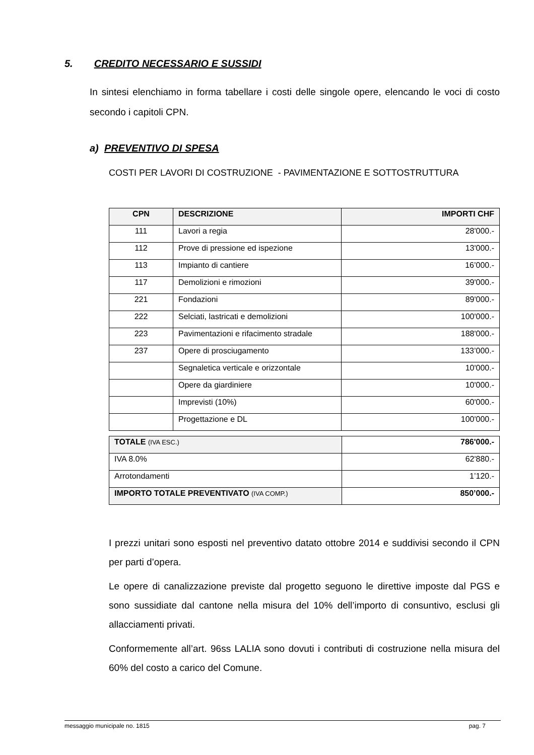5. CREDITO NECESSARIO E SUSSIDI
In sintesi elenchiamo in forma tabellare i costi delle singole opere, elencando le voci di costo secondo i capitoli CPN.
a) PREVENTIVO DI SPESA
COSTI PER LAVORI DI COSTRUZIONE - PAVIMENTAZIONE E SOTTOSTRUTTURA
| CPN | DESCRIZIONE | IMPORTI CHF |
| --- | --- | --- |
| 111 | Lavori a regia | 28'000.- |
| 112 | Prove di pressione ed ispezione | 13'000.- |
| 113 | Impianto di cantiere | 16’000.- |
| 117 | Demolizioni e rimozioni | 39'000.- |
| 221 | Fondazioni | 89'000.- |
| 222 | Selciati, lastricati e demolizioni | 100'000.- |
| 223 | Pavimentazioni e rifacimento stradale | 188'000.- |
| 237 | Opere di prosciugamento | 133’000.- |
| | Segnaletica verticale e orizzontale | 10'000.- |
| | Opere da giardiniere | 10'000.- |
| | Imprevisti (10%) | 60'000.- |
| | Progettazione e DL | 100'000.- |
| TOTALE (IVA ESC.) | 786'000.- |
| IVA 8.0% | 62'880.- |
| Arrotondamenti | 1’120.- |
| IMPORTO TOTALE PREVENTIVATO (IVA COMP.) | 850’000.- |
I prezzi unitari sono esposti nel preventivo datato ottobre 2014 e suddivisi secondo il CPN per parti d’opera.
Le opere di canalizzazione previste dal progetto seguono le direttive imposte dal PGS e sono sussidiate dal cantone nella misura del 10% dell’importo di consuntivo, esclusi gli allacciamenti privati.
Conformemente all’art. 96ss LALIA sono dovuti i contributi di costruzione nella misura del 60% del costo a carico del Comune.
messaggio municipale no. 1815 pag. 7